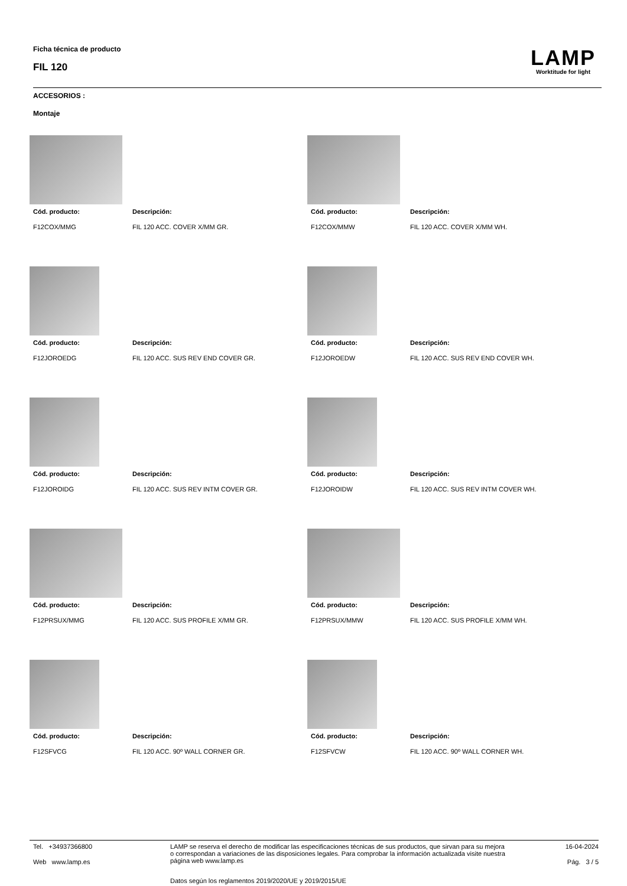Ficha técnica de producto
FIL 120
LAMP
Worktitude for light
ACCESORIOS :
Montaje
Cód. producto:
F12COX/MMG
Descripción:
FIL 120 ACC. COVER X/MM GR.
Cód. producto:
F12COX/MMW
Descripción:
FIL 120 ACC. COVER X/MM WH.
Cód. producto:
F12JOROEDG
Descripción:
FIL 120 ACC. SUS REV END COVER GR.
Cód. producto:
F12JOROEDW
Descripción:
FIL 120 ACC. SUS REV END COVER WH.
Cód. producto:
F12JOROIDG
Descripción:
FIL 120 ACC. SUS REV INTM COVER GR.
Cód. producto:
F12JOROIDW
Descripción:
FIL 120 ACC. SUS REV INTM COVER WH.
Cód. producto:
F12PRSUX/MMG
Descripción:
FIL 120 ACC. SUS PROFILE X/MM GR.
Cód. producto:
F12PRSUX/MMW
Descripción:
FIL 120 ACC. SUS PROFILE X/MM WH.
Cód. producto:
F12SFVCG
Descripción:
FIL 120 ACC. 90º WALL CORNER GR.
Cód. producto:
F12SFVCW
Descripción:
FIL 120 ACC. 90º WALL CORNER WH.
Tel. +34937366800
Web www.lamp.es
LAMP se reserva el derecho de modificar las especificaciones técnicas de sus productos, que sirvan para su mejora o correspondan a variaciones de las disposiciones legales. Para comprobar la información actualizada visite nuestra página web www.lamp.es
Datos según los reglamentos 2019/2020/UE y 2019/2015/UE
16-04-2024
Pág. 3 / 5